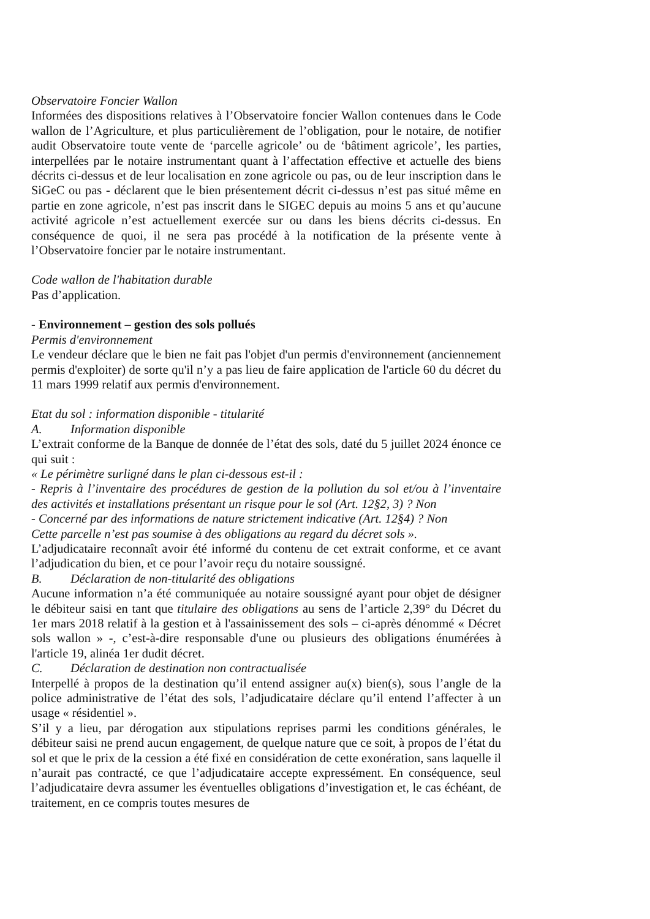Observatoire Foncier Wallon
Informées des dispositions relatives à l’Observatoire foncier Wallon contenues dans le Code wallon de l’Agriculture, et plus particulièrement de l’obligation, pour le notaire, de notifier audit Observatoire toute vente de ‘parcelle agricole’ ou de ‘bâtiment agricole’, les parties, interpellées par le notaire instrumentant quant à l’affectation effective et actuelle des biens décrits ci-dessus et de leur localisation en zone agricole ou pas, ou de leur inscription dans le SiGeC ou pas - déclarent que le bien présentement décrit ci-dessus n’est pas situé même en partie en zone agricole, n’est pas inscrit dans le SIGEC depuis au moins 5 ans et qu’aucune activité agricole n’est actuellement exercée sur ou dans les biens décrits ci-dessus. En conséquence de quoi, il ne sera pas procédé à la notification de la présente vente à l’Observatoire foncier par le notaire instrumentant.
Code wallon de l'habitation durable
Pas d’application.
- Environnement – gestion des sols pollués
Permis d'environnement
Le vendeur déclare que le bien ne fait pas l'objet d'un permis d'environnement (anciennement permis d'exploiter) de sorte qu'il n’y a pas lieu de faire application de l'article 60 du décret du 11 mars 1999 relatif aux permis d'environnement.
Etat du sol : information disponible - titularité
A. Information disponible
L’extrait conforme de la Banque de donnée de l’état des sols, daté du 5 juillet 2024 énonce ce qui suit :
« Le périmètre surligné dans le plan ci-dessous est-il :
- Repris à l’inventaire des procédures de gestion de la pollution du sol et/ou à l’inventaire des activités et installations présentant un risque pour le sol (Art. 12§2, 3) ? Non
- Concerné par des informations de nature strictement indicative (Art. 12§4) ? Non
Cette parcelle n’est pas soumise à des obligations au regard du décret sols ».
L’adjudicataire reconnaît avoir été informé du contenu de cet extrait conforme, et ce avant l’adjudication du bien, et ce pour l’avoir reçu du notaire soussigné.
B. Déclaration de non-titularité des obligations
Aucune information n’a été communiquée au notaire soussigné ayant pour objet de désigner le débiteur saisi en tant que titulaire des obligations au sens de l’article 2,39° du Décret du 1er mars 2018 relatif à la gestion et à l'assainissement des sols – ci-après dénommé « Décret sols wallon » -, c’est-à-dire responsable d'une ou plusieurs des obligations énumérées à l'article 19, alinéa 1er dudit décret.
C. Déclaration de destination non contractualisée
Interpellé à propos de la destination qu’il entend assigner au(x) bien(s), sous l’angle de la police administrative de l’état des sols, l’adjudicataire déclare qu’il entend l’affecter à un usage « résidentiel ».
S’il y a lieu, par dérogation aux stipulations reprises parmi les conditions générales, le débiteur saisi ne prend aucun engagement, de quelque nature que ce soit, à propos de l’état du sol et que le prix de la cession a été fixé en considération de cette exonération, sans laquelle il n’aurait pas contracté, ce que l’adjudicataire accepte expressément. En conséquence, seul l’adjudicataire devra assumer les éventuelles obligations d’investigation et, le cas échéant, de traitement, en ce compris toutes mesures de